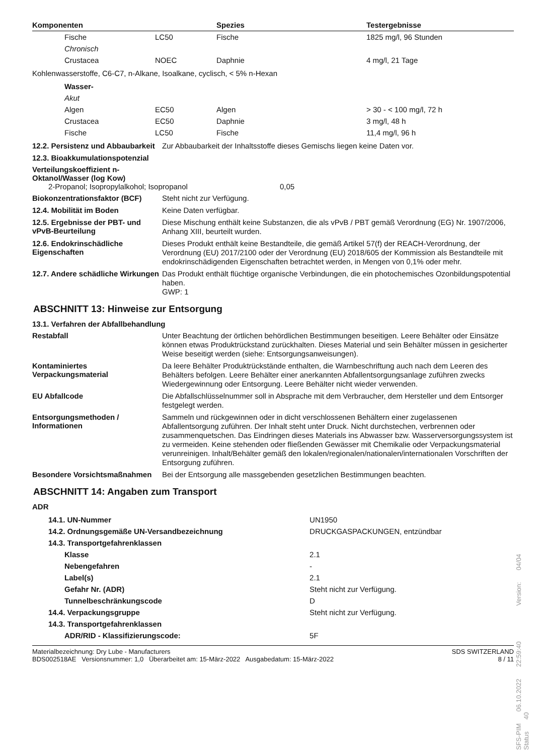| Komponenten | Spezies | Testergebnisse |
| --- | --- | --- |
| Fische | LC50 | Fische | 1825 mg/l, 96 Stunden |
| Chronisch | | | |
| Crustacea | NOEC | Daphnie | 4 mg/l, 21 Tage |
Kohlenwasserstoffe, C6-C7, n-Alkane, Isoalkane, cyclisch, < 5% n-Hexan
| Wasser- | | | |
| Akut | | | |
| Algen | EC50 | Algen | > 30 - < 100 mg/l, 72 h |
| Crustacea | EC50 | Daphnie | 3 mg/l, 48 h |
| Fische | LC50 | Fische | 11,4 mg/l, 96 h |
12.2. Persistenz und Abbaubarkeit
Zur Abbaubarkeit der Inhaltsstoffe dieses Gemischs liegen keine Daten vor.
12.3. Bioakkumulationspotenzial
Verteilungskoeffizient n-Oktanol/Wasser (log Kow)
2-Propanol; Isopropylalkohol; Isopropanol 0,05
Biokonzentrationsfaktor (BCF)
Steht nicht zur Verfügung.
12.4. Mobilität im Boden
Keine Daten verfügbar.
12.5. Ergebnisse der PBT- und vPvB-Beurteilung
Diese Mischung enthält keine Substanzen, die als vPvB / PBT gemäß Verordnung (EG) Nr. 1907/2006, Anhang XIII, beurteilt wurden.
12.6. Endokrinschädliche Eigenschaften
Dieses Produkt enthält keine Bestandteile, die gemäß Artikel 57(f) der REACH-Verordnung, der Verordnung (EU) 2017/2100 oder der Verordnung (EU) 2018/605 der Kommission als Bestandteile mit endokrinschädigenden Eigenschaften betrachtet werden, in Mengen von 0,1% oder mehr.
12.7. Andere schädliche Wirkungen
Das Produkt enthält flüchtige organische Verbindungen, die ein photochemisches Ozonbildungspotential haben.
GWP: 1
ABSCHNITT 13: Hinweise zur Entsorgung
13.1. Verfahren der Abfallbehandlung
Restabfall
Unter Beachtung der örtlichen behördlichen Bestimmungen beseitigen. Leere Behälter oder Einsätze können etwas Produktrückstand zurückhalten. Dieses Material und sein Behälter müssen in gesicherter Weise beseitigt werden (siehe: Entsorgungsanweisungen).
Kontaminiertes Verpackungsmaterial
Da leere Behälter Produktrückstände enthalten, die Warnbeschriftung auch nach dem Leeren des Behälters befolgen. Leere Behälter einer anerkannten Abfallentsorgungsanlage zuführen zwecks Wiedergewinnung oder Entsorgung. Leere Behälter nicht wieder verwenden.
EU Abfallcode
Die Abfallschlüsselnummer soll in Absprache mit dem Verbraucher, dem Hersteller und dem Entsorger festgelegt werden.
Entsorgungsmethoden / Informationen
Sammeln und rückgewinnen oder in dicht verschlossenen Behältern einer zugelassenen Abfallentsorgung zuführen. Der Inhalt steht unter Druck. Nicht durchstechen, verbrennen oder zusammenquetschen. Das Eindringen dieses Materials ins Abwasser bzw. Wasserversorgungssystem ist zu vermeiden. Keine stehenden oder fließenden Gewässer mit Chemikalie oder Verpackungsmaterial verunreinigen. Inhalt/Behälter gemäß den lokalen/regionalen/nationalen/internationalen Vorschriften der Entsorgung zuführen.
Besondere Vorsichtsmaßnahmen
Bei der Entsorgung alle massgebenden gesetzlichen Bestimmungen beachten.
ABSCHNITT 14: Angaben zum Transport
ADR
| | 14.1. UN-Nummer | | UN1950 |
| | 14.2. Ordnungsgemäße UN-Versandbezeichnung | | DRUCKGASPACKUNGEN, entzündbar |
| | 14.3. Transportgefahrenklassen | | |
| | | Klasse | 2.1 |
| | | Nebengefahren | - |
| | | Label(s) | 2.1 |
| | | Gefahr Nr. (ADR) | Steht nicht zur Verfügung. |
| | | Tunnelbeschränkungscode | D |
| | 14.4. Verpackungsgruppe | | Steht nicht zur Verfügung. |
| | 14.3. Transportgefahrenklassen | | |
| | | ADR/RID - Klassifizierungscode: | 5F |
Materialbezeichnung: Dry Lube - Manufacturers
BDS002518AE Versionsnummer: 1,0 Überarbeitet am: 15-März-2022 Ausgabedatum: 15-März-2022
SDS SWITZERLAND
8 / 11
SFS-PIM 06.10.2022 22:59:40 Version: 04/04 Status 40